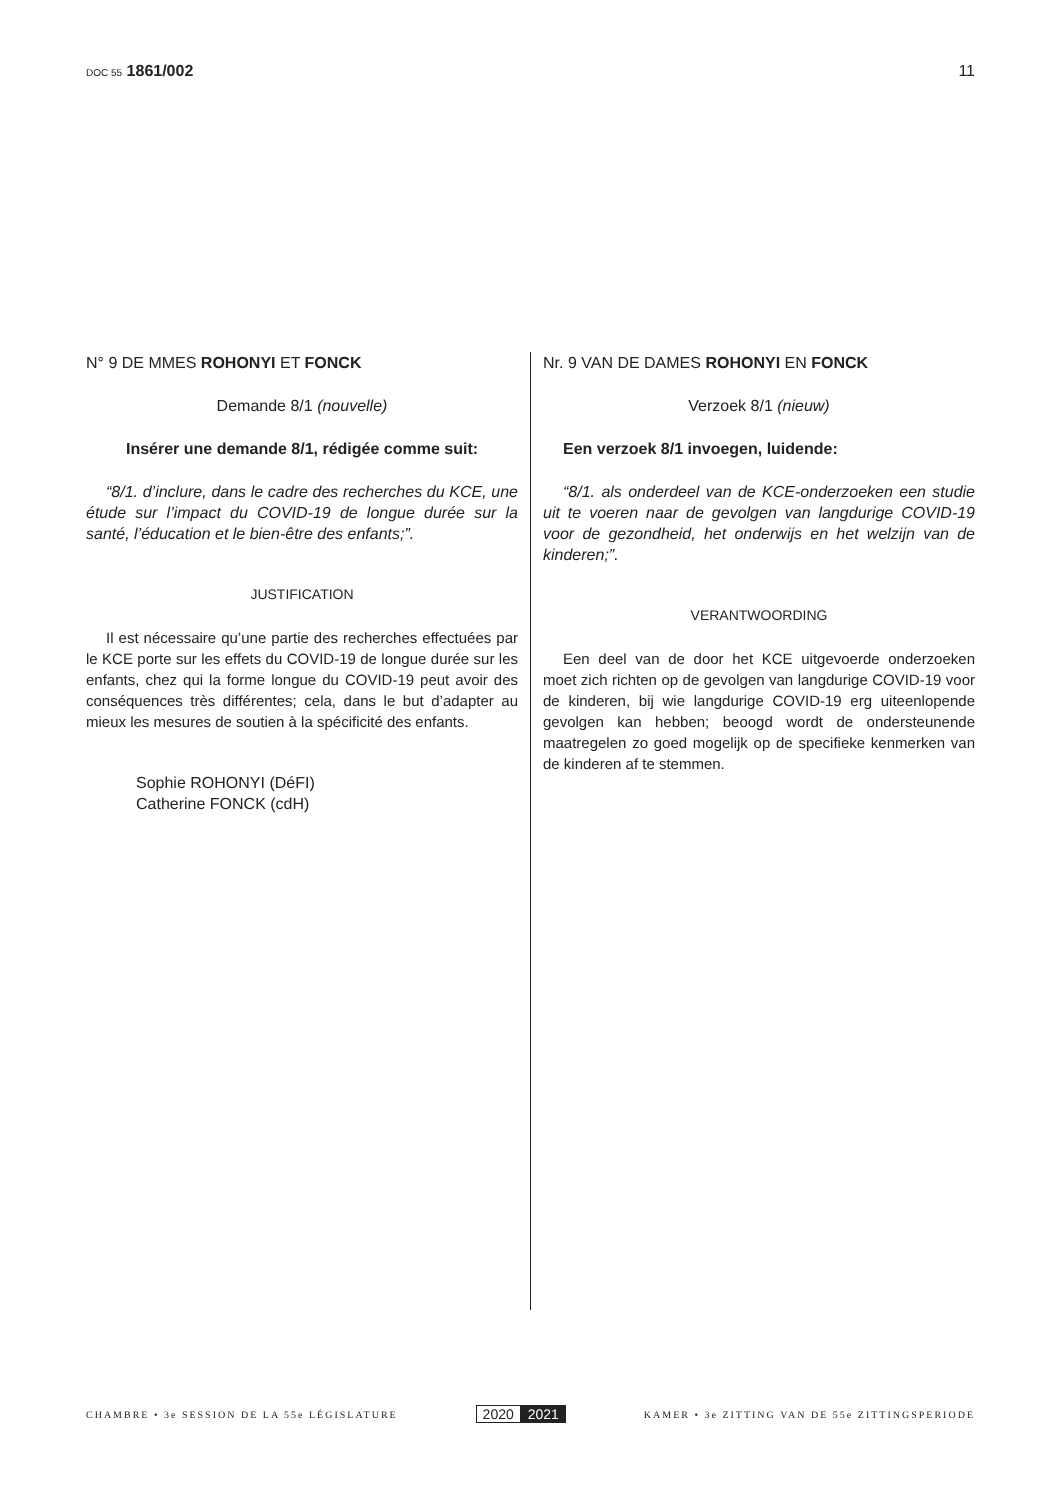DOC 55 1861/002 11
N° 9 DE MMES ROHONYI ET FONCK
Demande 8/1 (nouvelle)
Insérer une demande 8/1, rédigée comme suit:
“8/1. d’inclure, dans le cadre des recherches du KCE, une étude sur l’impact du COVID-19 de longue durée sur la santé, l’éducation et le bien-être des enfants;”.
JUSTIFICATION
Il est nécessaire qu’une partie des recherches effectuées par le KCE porte sur les effets du COVID-19 de longue durée sur les enfants, chez qui la forme longue du COVID-19 peut avoir des conséquences très différentes; cela, dans le but d’adapter au mieux les mesures de soutien à la spécificité des enfants.
Sophie ROHONYI (DéFI)
Catherine FONCK (cdH)
Nr. 9 VAN DE DAMES ROHONYI EN FONCK
Verzoek 8/1 (nieuw)
Een verzoek 8/1 invoegen, luidende:
“8/1. als onderdeel van de KCE-onderzoeken een studie uit te voeren naar de gevolgen van langdurige COVID-19 voor de gezondheid, het onderwijs en het welzijn van de kinderen;”.
VERANTWOORDING
Een deel van de door het KCE uitgevoerde onderzoeken moet zich richten op de gevolgen van langdurige COVID-19 voor de kinderen, bij wie langdurige COVID-19 erg uiteenlopende gevolgen kan hebben; beoogd wordt de ondersteunende maatregelen zo goed mogelijk op de specifieke kenmerken van de kinderen af te stemmen.
CHAMBRE • 3e SESSION DE LA 55e LÉGISLATURE
2020 2021
KAMER • 3e ZITTING VAN DE 55e ZITTINGSPERIODE